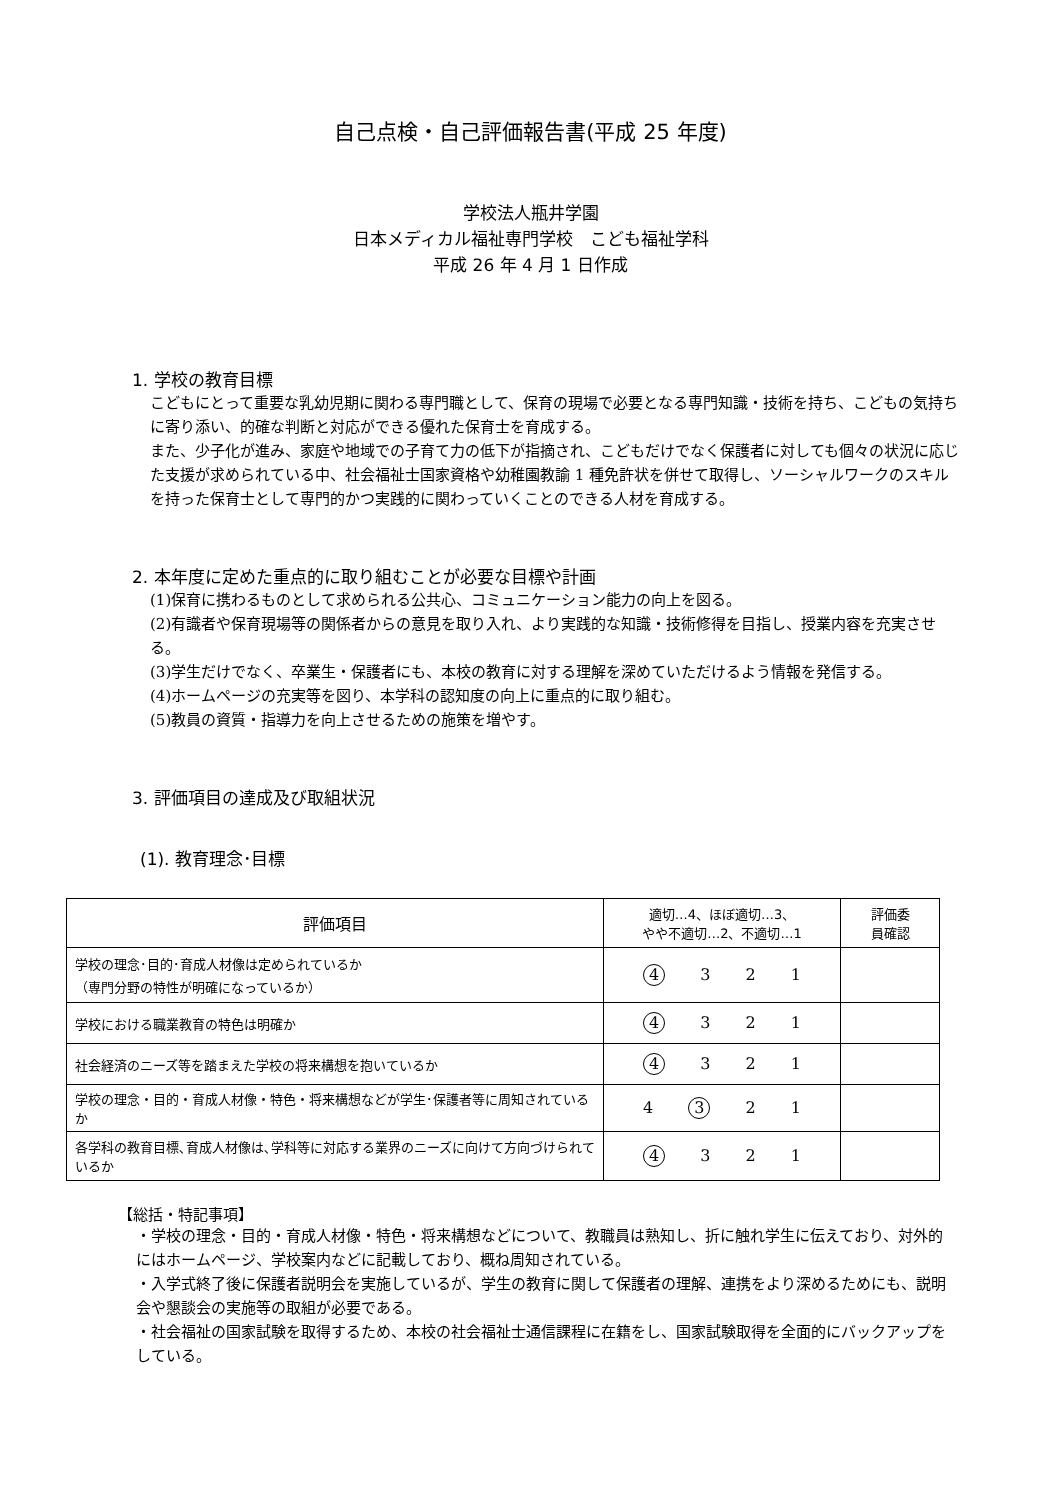自己点検・自己評価報告書(平成 25 年度)
学校法人瓶井学園
日本メディカル福祉専門学校　こども福祉学科
平成 26 年 4 月 1 日作成
1. 学校の教育目標
こどもにとって重要な乳幼児期に関わる専門職として、保育の現場で必要となる専門知識・技術を持ち、こどもの気持ちに寄り添い、的確な判断と対応ができる優れた保育士を育成する。
また、少子化が進み、家庭や地域での子育て力の低下が指摘され、こどもだけでなく保護者に対しても個々の状況に応じた支援が求められている中、社会福祉士国家資格や幼稚園教諭 1 種免許状を併せて取得し、ソーシャルワークのスキルを持った保育士として専門的かつ実践的に関わっていくことのできる人材を育成する。
2. 本年度に定めた重点的に取り組むことが必要な目標や計画
(1)保育に携わるものとして求められる公共心、コミュニケーション能力の向上を図る。
(2)有識者や保育現場等の関係者からの意見を取り入れ、より実践的な知識・技術修得を目指し、授業内容を充実させる。
(3)学生だけでなく、卒業生・保護者にも、本校の教育に対する理解を深めていただけるよう情報を発信する。
(4)ホームページの充実等を図り、本学科の認知度の向上に重点的に取り組む。
(5)教員の資質・指導力を向上させるための施策を増やす。
3. 評価項目の達成及び取組状況
(1). 教育理念･目標
| 評価項目 | 適切…4、ほぼ適切…3、 やや不適切…2、不適切…1 | 評価委 員確認 |
| --- | --- | --- |
| 学校の理念･目的･育成人材像は定められているか （専門分野の特性が明確になっているか） | 4 3 2 1 | |
| 学校における職業教育の特色は明確か | 4 3 2 1 | |
| 社会経済のニーズ等を踏まえた学校の将来構想を抱いているか | 4 3 2 1 | |
| 学校の理念・目的・育成人材像・特色・将来構想などが学生･保護者等に周知されているか | 4 3 2 1 | |
| 各学科の教育目標､育成人材像は､学科等に対応する業界のニーズに向けて方向づけられているか | 4 3 2 1 | |
【総括・特記事項】
・学校の理念・目的・育成人材像・特色・将来構想などについて、教職員は熟知し、折に触れ学生に伝えており、対外的にはホームページ、学校案内などに記載しており、概ね周知されている。
・入学式終了後に保護者説明会を実施しているが、学生の教育に関して保護者の理解、連携をより深めるためにも、説明会や懇談会の実施等の取組が必要である。
・社会福祉の国家試験を取得するため、本校の社会福祉士通信課程に在籍をし、国家試験取得を全面的にバックアップをしている。